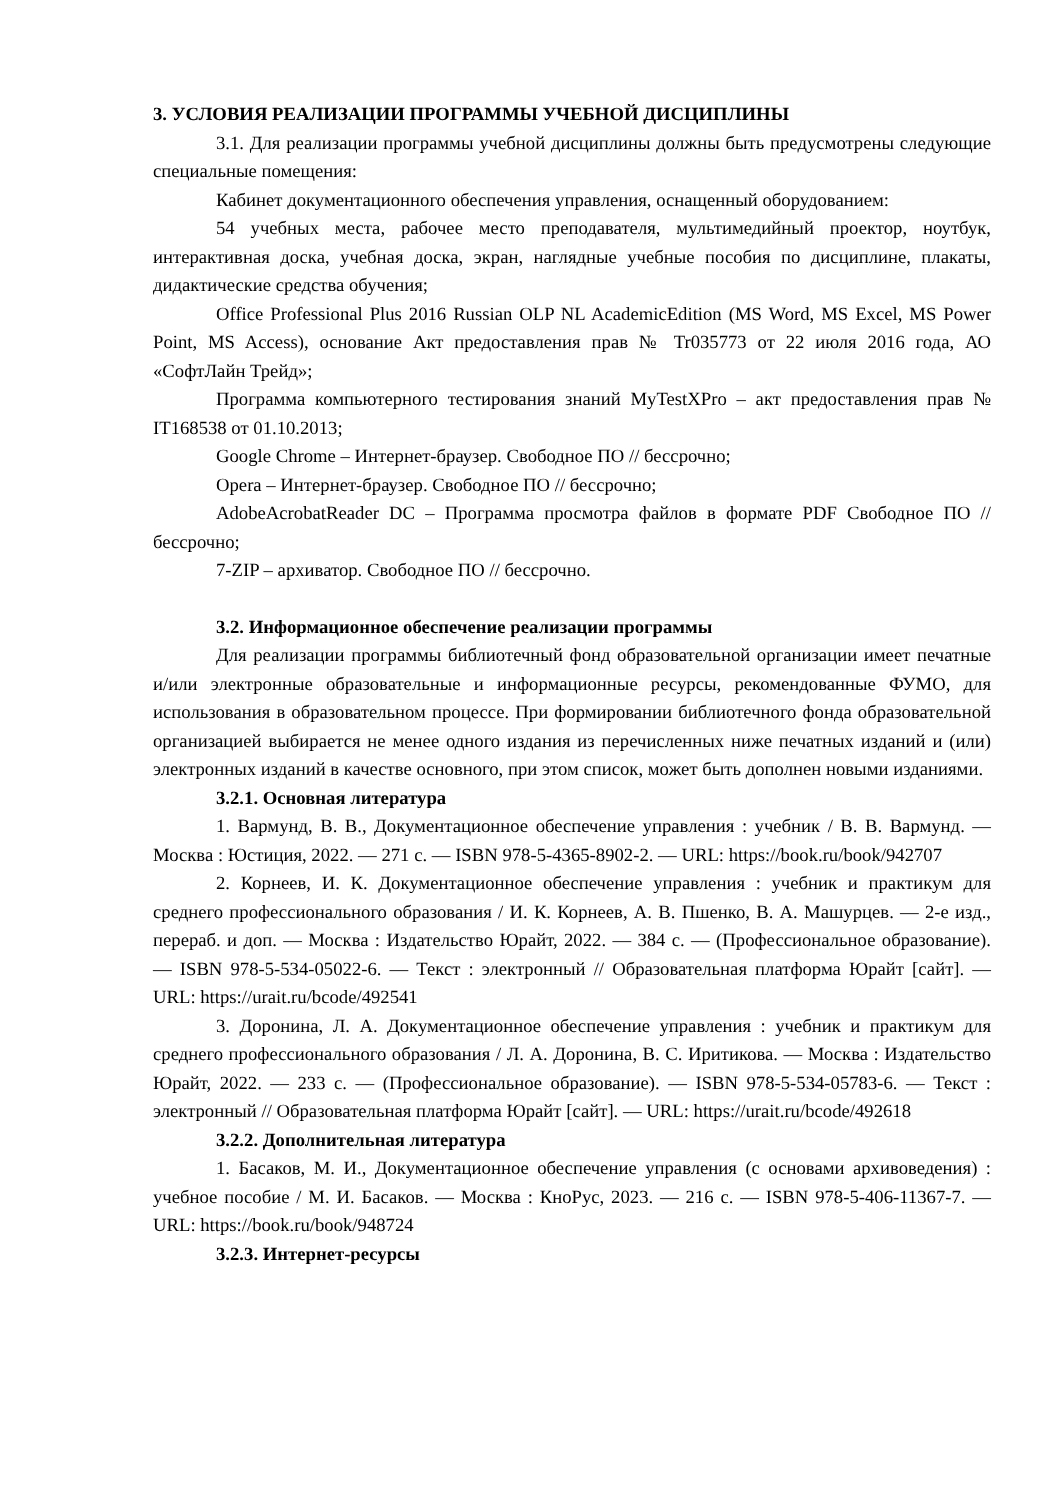3. УСЛОВИЯ РЕАЛИЗАЦИИ ПРОГРАММЫ УЧЕБНОЙ ДИСЦИПЛИНЫ
3.1. Для реализации программы учебной дисциплины должны быть предусмотрены следующие специальные помещения:
Кабинет документационного обеспечения управления, оснащенный оборудованием:
54 учебных места, рабочее место преподавателя, мультимедийный проектор, ноутбук, интерактивная доска, учебная доска, экран, наглядные учебные пособия по дисциплине, плакаты, дидактические средства обучения;
Office Professional Plus 2016 Russian OLP NL AcademicEdition (MS Word, MS Excel, MS Power Point, MS Access), основание Акт предоставления прав № Tr035773 от 22 июля 2016 года, АО «СофтЛайн Трейд»;
Программа компьютерного тестирования знаний MyTestXPro – акт предоставления прав № IT168538 от 01.10.2013;
Google Chrome – Интернет-браузер. Свободное ПО // бессрочно;
Opera – Интернет-браузер. Свободное ПО // бессрочно;
AdobeAcrobatReader DC – Программа просмотра файлов в формате PDF Свободное ПО // бессрочно;
7-ZIP – архиватор. Свободное ПО // бессрочно.
3.2. Информационное обеспечение реализации программы
Для реализации программы библиотечный фонд образовательной организации имеет печатные и/или электронные образовательные и информационные ресурсы, рекомендованные ФУМО, для использования в образовательном процессе. При формировании библиотечного фонда образовательной организацией выбирается не менее одного издания из перечисленных ниже печатных изданий и (или) электронных изданий в качестве основного, при этом список, может быть дополнен новыми изданиями.
3.2.1. Основная литература
1. Вармунд, В. В., Документационное обеспечение управления : учебник / В. В. Вармунд. — Москва : Юстиция, 2022. — 271 с. — ISBN 978-5-4365-8902-2. — URL: https://book.ru/book/942707
2. Корнеев, И. К. Документационное обеспечение управления : учебник и практикум для среднего профессионального образования / И. К. Корнеев, А. В. Пшенко, В. А. Машурцев. — 2-е изд., перераб. и доп. — Москва : Издательство Юрайт, 2022. — 384 с. — (Профессиональное образование). — ISBN 978-5-534-05022-6. — Текст : электронный // Образовательная платформа Юрайт [сайт]. — URL: https://urait.ru/bcode/492541
3. Доронина, Л. А. Документационное обеспечение управления : учебник и практикум для среднего профессионального образования / Л. А. Доронина, В. С. Иритикова. — Москва : Издательство Юрайт, 2022. — 233 с. — (Профессиональное образование). — ISBN 978-5-534-05783-6. — Текст : электронный // Образовательная платформа Юрайт [сайт]. — URL: https://urait.ru/bcode/492618
3.2.2. Дополнительная литература
1. Басаков, М. И., Документационное обеспечение управления (с основами архивоведения) : учебное пособие / М. И. Басаков. — Москва : КноРус, 2023. — 216 с. — ISBN 978-5-406-11367-7. — URL: https://book.ru/book/948724
3.2.3. Интернет-ресурсы